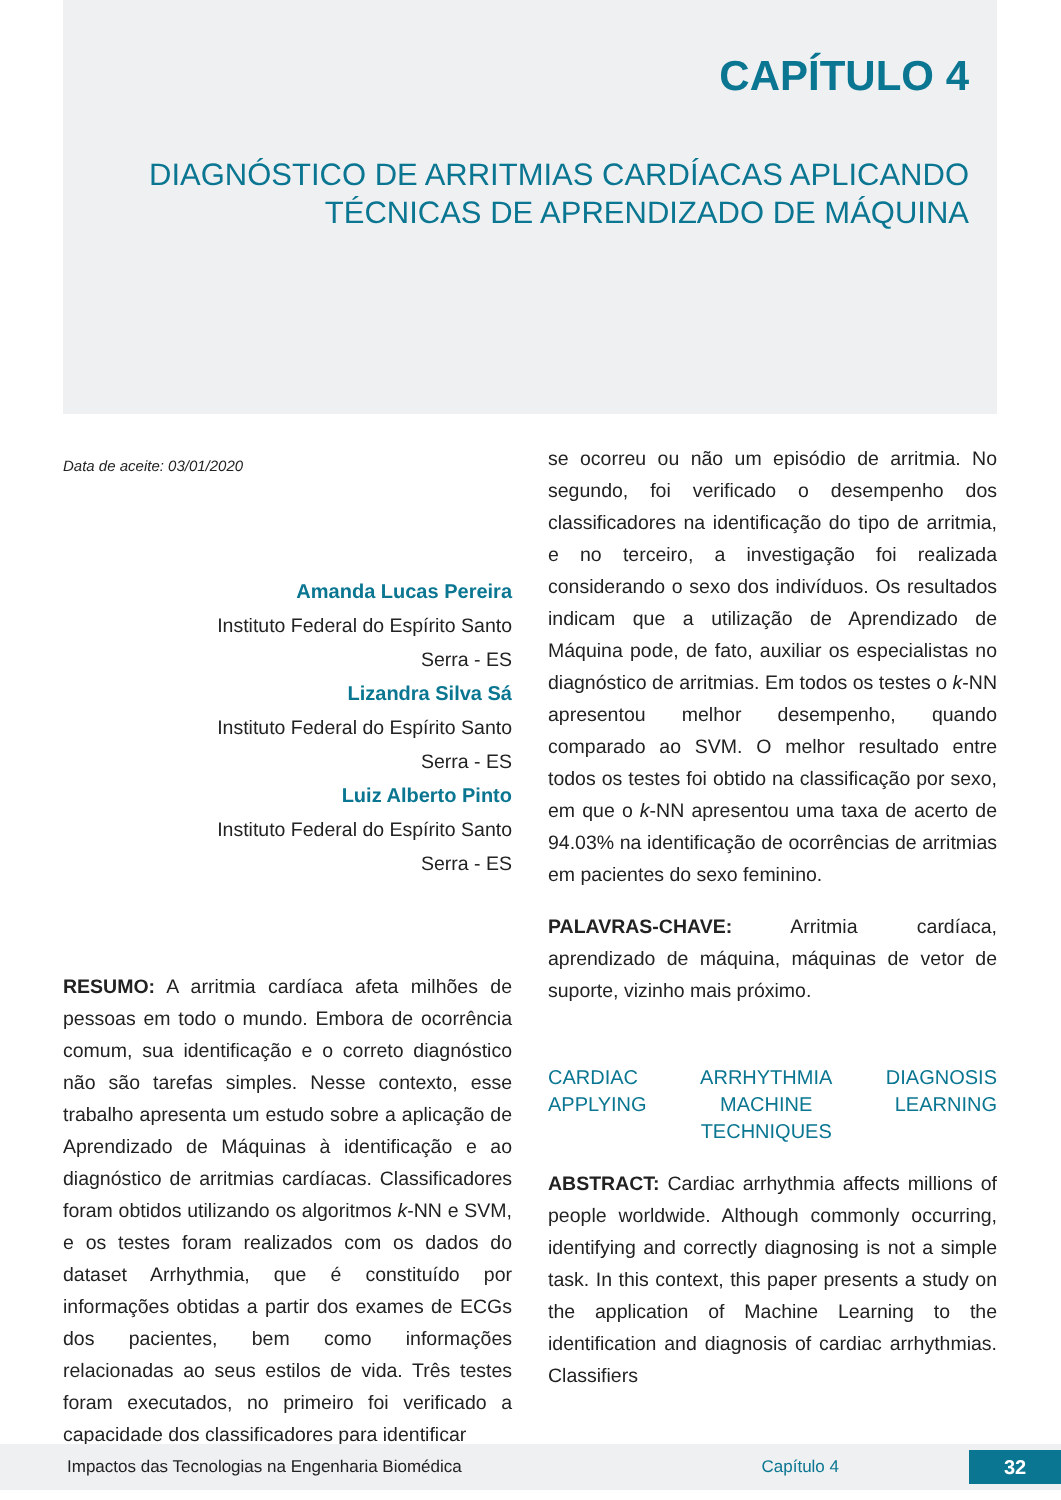CAPÍTULO 4
DIAGNÓSTICO DE ARRITMIAS CARDÍACAS APLICANDO TÉCNICAS DE APRENDIZADO DE MÁQUINA
Data de aceite: 03/01/2020
Amanda Lucas Pereira
Instituto Federal do Espírito Santo
Serra - ES
Lizandra Silva Sá
Instituto Federal do Espírito Santo
Serra - ES
Luiz Alberto Pinto
Instituto Federal do Espírito Santo
Serra - ES
RESUMO: A arritmia cardíaca afeta milhões de pessoas em todo o mundo. Embora de ocorrência comum, sua identificação e o correto diagnóstico não são tarefas simples. Nesse contexto, esse trabalho apresenta um estudo sobre a aplicação de Aprendizado de Máquinas à identificação e ao diagnóstico de arritmias cardíacas. Classificadores foram obtidos utilizando os algoritmos k-NN e SVM, e os testes foram realizados com os dados do dataset Arrhythmia, que é constituído por informações obtidas a partir dos exames de ECGs dos pacientes, bem como informações relacionadas ao seus estilos de vida. Três testes foram executados, no primeiro foi verificado a capacidade dos classificadores para identificar
se ocorreu ou não um episódio de arritmia. No segundo, foi verificado o desempenho dos classificadores na identificação do tipo de arritmia, e no terceiro, a investigação foi realizada considerando o sexo dos indivíduos. Os resultados indicam que a utilização de Aprendizado de Máquina pode, de fato, auxiliar os especialistas no diagnóstico de arritmias. Em todos os testes o k-NN apresentou melhor desempenho, quando comparado ao SVM. O melhor resultado entre todos os testes foi obtido na classificação por sexo, em que o k-NN apresentou uma taxa de acerto de 94.03% na identificação de ocorrências de arritmias em pacientes do sexo feminino.
PALAVRAS-CHAVE: Arritmia cardíaca, aprendizado de máquina, máquinas de vetor de suporte, vizinho mais próximo.
CARDIAC
APPLYING ARRHYTHMIA
MACHINE
TECHNIQUES DIAGNOSIS
LEARNING
ABSTRACT: Cardiac arrhythmia affects millions of people worldwide. Although commonly occurring, identifying and correctly diagnosing is not a simple task. In this context, this paper presents a study on the application of Machine Learning to the identification and diagnosis of cardiac arrhythmias. Classifiers
Impactos das Tecnologias na Engenharia Biomédica Capítulo 4 32